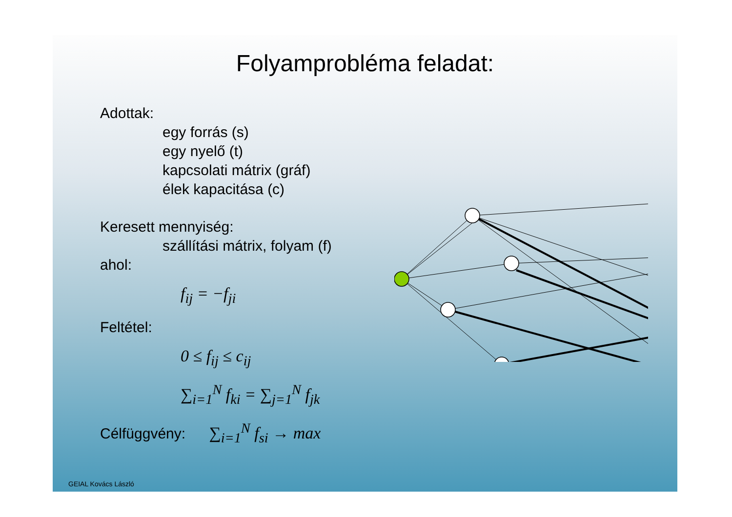Folyamprobléma feladat:
Adottak:
egy forrás (s)
egy nyelő (t)
kapcsolati mátrix (gráf)
élek kapacitása (c)
Keresett mennyiség:
szállítási mátrix, folyam (f)
ahol:
f<sub>ij</sub> = −f<sub>ji</sub>
Feltétel:
0 ≤ f<sub>ij</sub> ≤ c<sub>ij</sub>
∑<sub>i=1</sub><sup>N</sup> f<sub>ki</sub> = ∑<sub>j=1</sub><sup>N</sup> f<sub>jk</sub>
Célfüggvény: ∑<sub>i=1</sub><sup>N</sup> f<sub>si</sub> → max
GEIAL Kovács László